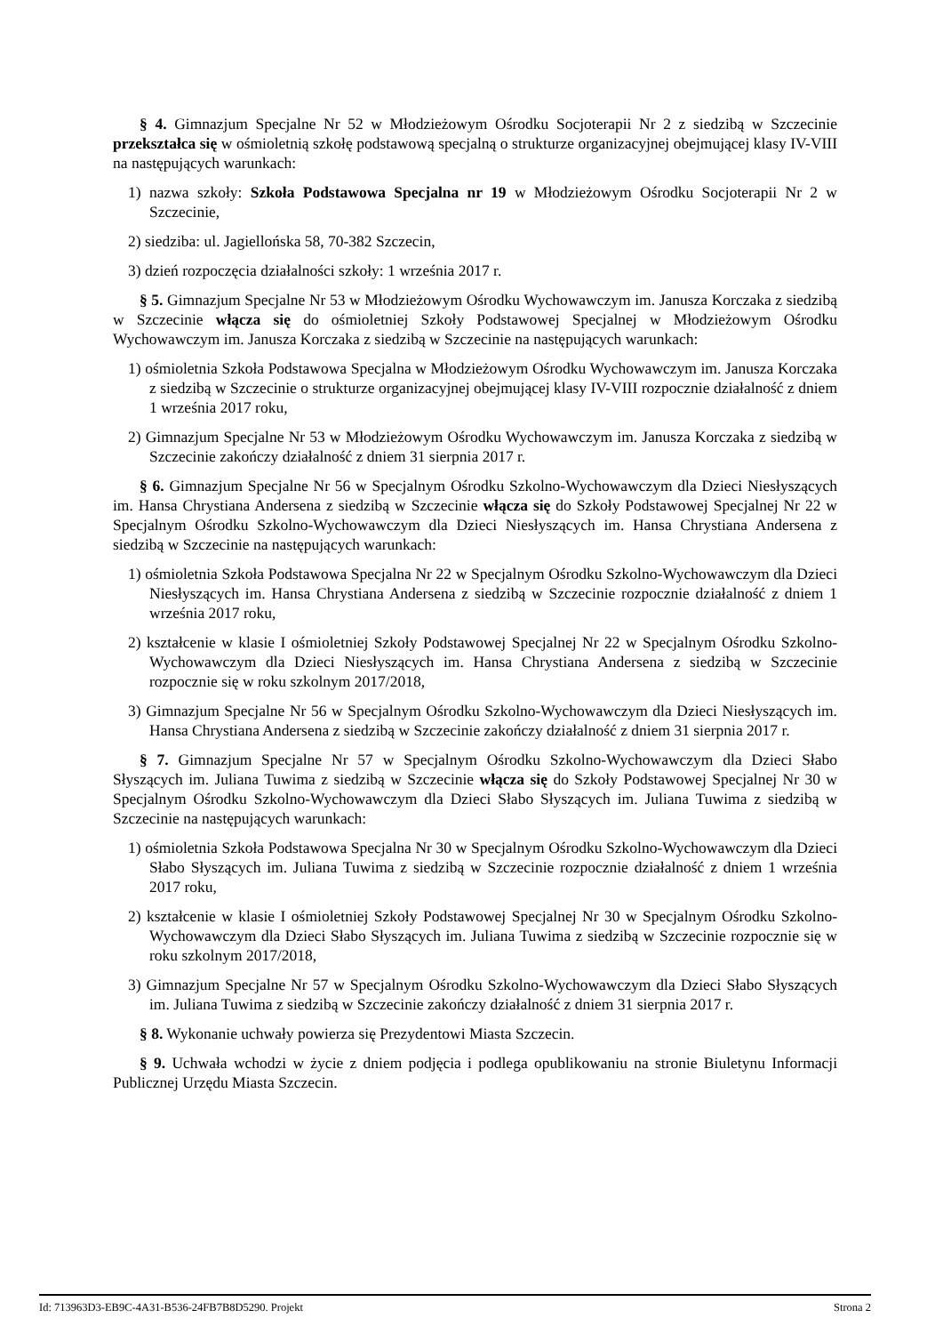§ 4. Gimnazjum Specjalne Nr 52 w Młodzieżowym Ośrodku Socjoterapii Nr 2 z siedzibą w Szczecinie przekształca się w ośmioletnią szkołę podstawową specjalną o strukturze organizacyjnej obejmującej klasy IV-VIII na następujących warunkach:
1) nazwa szkoły: Szkoła Podstawowa Specjalna nr 19 w Młodzieżowym Ośrodku Socjoterapii Nr 2 w Szczecinie,
2) siedziba: ul. Jagiellońska 58, 70-382 Szczecin,
3) dzień rozpoczęcia działalności szkoły: 1 września 2017 r.
§ 5. Gimnazjum Specjalne Nr 53 w Młodzieżowym Ośrodku Wychowawczym im. Janusza Korczaka z siedzibą w Szczecinie włącza się do ośmioletniej Szkoły Podstawowej Specjalnej w Młodzieżowym Ośrodku Wychowawczym im. Janusza Korczaka z siedzibą w Szczecinie na następujących warunkach:
1) ośmioletnia Szkoła Podstawowa Specjalna w Młodzieżowym Ośrodku Wychowawczym im. Janusza Korczaka z siedzibą w Szczecinie o strukturze organizacyjnej obejmującej klasy IV-VIII rozpocznie działalność z dniem 1 września 2017 roku,
2) Gimnazjum Specjalne Nr 53 w Młodzieżowym Ośrodku Wychowawczym im. Janusza Korczaka z siedzibą w Szczecinie zakończy działalność z dniem 31 sierpnia 2017 r.
§ 6. Gimnazjum Specjalne Nr 56 w Specjalnym Ośrodku Szkolno-Wychowawczym dla Dzieci Niesłyszących im. Hansa Chrystiana Andersena z siedzibą w Szczecinie włącza się do Szkoły Podstawowej Specjalnej Nr 22 w Specjalnym Ośrodku Szkolno-Wychowawczym dla Dzieci Niesłyszących im. Hansa Chrystiana Andersena z siedzibą w Szczecinie na następujących warunkach:
1) ośmioletnia Szkoła Podstawowa Specjalna Nr 22 w Specjalnym Ośrodku Szkolno-Wychowawczym dla Dzieci Niesłyszących im. Hansa Chrystiana Andersena z siedzibą w Szczecinie rozpocznie działalność z dniem 1 września 2017 roku,
2) kształcenie w klasie I ośmioletniej Szkoły Podstawowej Specjalnej Nr 22 w Specjalnym Ośrodku Szkolno-Wychowawczym dla Dzieci Niesłyszących im. Hansa Chrystiana Andersena z siedzibą w Szczecinie rozpocznie się w roku szkolnym 2017/2018,
3) Gimnazjum Specjalne Nr 56 w Specjalnym Ośrodku Szkolno-Wychowawczym dla Dzieci Niesłyszących im. Hansa Chrystiana Andersena z siedzibą w Szczecinie zakończy działalność z dniem 31 sierpnia 2017 r.
§ 7. Gimnazjum Specjalne Nr 57 w Specjalnym Ośrodku Szkolno-Wychowawczym dla Dzieci Słabo Słyszących im. Juliana Tuwima z siedzibą w Szczecinie włącza się do Szkoły Podstawowej Specjalnej Nr 30 w Specjalnym Ośrodku Szkolno-Wychowawczym dla Dzieci Słabo Słyszących im. Juliana Tuwima z siedzibą w Szczecinie na następujących warunkach:
1) ośmioletnia Szkoła Podstawowa Specjalna Nr 30 w Specjalnym Ośrodku Szkolno-Wychowawczym dla Dzieci Słabo Słyszących im. Juliana Tuwima z siedzibą w Szczecinie rozpocznie działalność z dniem 1 września 2017 roku,
2) kształcenie w klasie I ośmioletniej Szkoły Podstawowej Specjalnej Nr 30 w Specjalnym Ośrodku Szkolno-Wychowawczym dla Dzieci Słabo Słyszących im. Juliana Tuwima z siedzibą w Szczecinie rozpocznie się w roku szkolnym 2017/2018,
3) Gimnazjum Specjalne Nr 57 w Specjalnym Ośrodku Szkolno-Wychowawczym dla Dzieci Słabo Słyszących im. Juliana Tuwima z siedzibą w Szczecinie zakończy działalność z dniem 31 sierpnia 2017 r.
§ 8. Wykonanie uchwały powierza się Prezydentowi Miasta Szczecin.
§ 9. Uchwała wchodzi w życie z dniem podjęcia i podlega opublikowaniu na stronie Biuletynu Informacji Publicznej Urzędu Miasta Szczecin.
Id: 713963D3-EB9C-4A31-B536-24FB7B8D5290. Projekt Strona 2